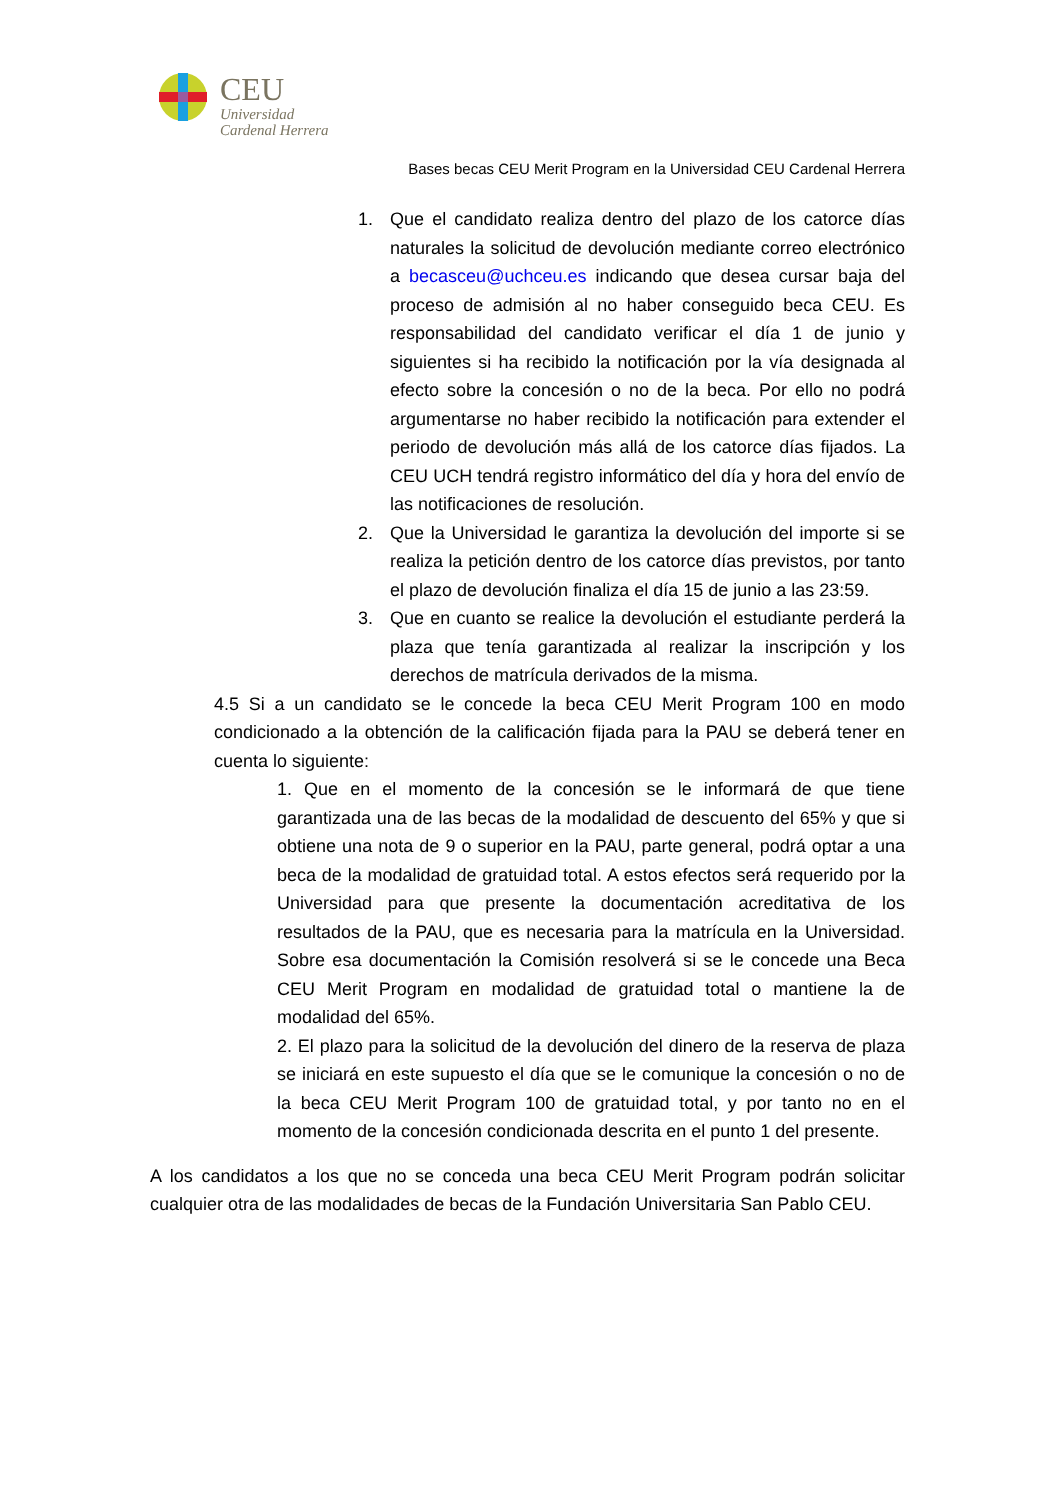CEU
Universidad
Cardenal Herrera
Bases becas CEU Merit Program en la Universidad CEU Cardenal Herrera
1. Que el candidato realiza dentro del plazo de los catorce días naturales la solicitud de devolución mediante correo electrónico a becasceu@uchceu.es indicando que desea cursar baja del proceso de admisión al no haber conseguido beca CEU. Es responsabilidad del candidato verificar el día 1 de junio y siguientes si ha recibido la notificación por la vía designada al efecto sobre la concesión o no de la beca. Por ello no podrá argumentarse no haber recibido la notificación para extender el periodo de devolución más allá de los catorce días fijados. La CEU UCH tendrá registro informático del día y hora del envío de las notificaciones de resolución.
2. Que la Universidad le garantiza la devolución del importe si se realiza la petición dentro de los catorce días previstos, por tanto el plazo de devolución finaliza el día 15 de junio a las 23:59.
3. Que en cuanto se realice la devolución el estudiante perderá la plaza que tenía garantizada al realizar la inscripción y los derechos de matrícula derivados de la misma.
4.5 Si a un candidato se le concede la beca CEU Merit Program 100 en modo condicionado a la obtención de la calificación fijada para la PAU se deberá tener en cuenta lo siguiente:
1. Que en el momento de la concesión se le informará de que tiene garantizada una de las becas de la modalidad de descuento del 65% y que si obtiene una nota de 9 o superior en la PAU, parte general, podrá optar a una beca de la modalidad de gratuidad total. A estos efectos será requerido por la Universidad para que presente la documentación acreditativa de los resultados de la PAU, que es necesaria para la matrícula en la Universidad. Sobre esa documentación la Comisión resolverá si se le concede una Beca CEU Merit Program en modalidad de gratuidad total o mantiene la de modalidad del 65%.
2. El plazo para la solicitud de la devolución del dinero de la reserva de plaza se iniciará en este supuesto el día que se le comunique la concesión o no de la beca CEU Merit Program 100 de gratuidad total, y por tanto no en el momento de la concesión condicionada descrita en el punto 1 del presente.
A los candidatos a los que no se conceda una beca CEU Merit Program podrán solicitar cualquier otra de las modalidades de becas de la Fundación Universitaria San Pablo CEU.